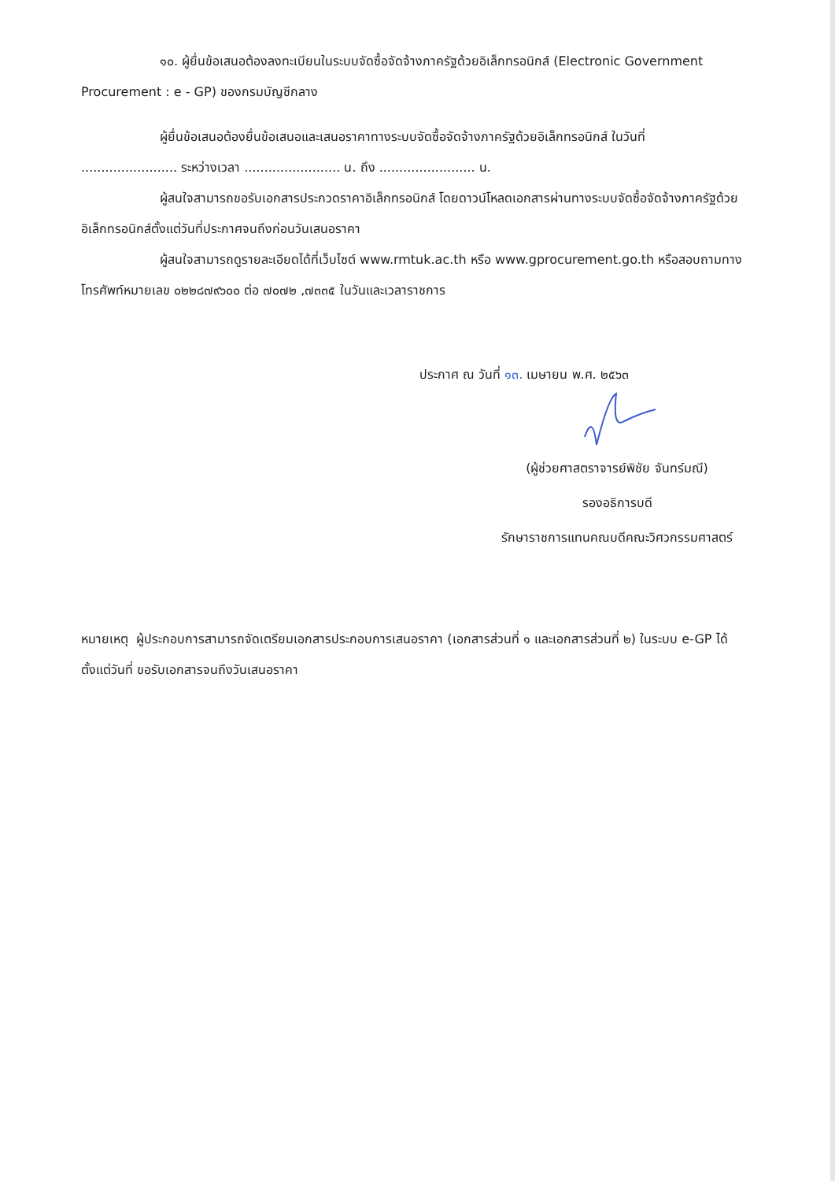๑๐. ผู้ยื่นข้อเสนอต้องลงทะเบียนในระบบจัดซื้อจัดจ้างภาครัฐด้วยอิเล็กทรอนิกส์ (Electronic Government Procurement : e - GP) ของกรมบัญชีกลาง
ผู้ยื่นข้อเสนอต้องยื่นข้อเสนอและเสนอราคาทางระบบจัดซื้อจัดจ้างภาครัฐด้วยอิเล็กทรอนิกส์ ในวันที่ ........................ ระหว่างเวลา ........................ น. ถึง ........................ น.
ผู้สนใจสามารถขอรับเอกสารประกวดราคาอิเล็กทรอนิกส์ โดยดาวน์โหลดเอกสารผ่านทางระบบจัดซื้อจัดจ้างภาครัฐด้วยอิเล็กทรอนิกส์ตั้งแต่วันที่ประกาศจนถึงก่อนวันเสนอราคา
ผู้สนใจสามารถดูรายละเอียดได้ที่เว็บไซต์ www.rmtuk.ac.th หรือ www.gprocurement.go.th หรือสอบถามทางโทรศัพท์หมายเลข ๐๒๒๘๗๙๖๐๐ ต่อ ๗๐๗๒ ,๗๓๓๕ ในวันและเวลาราชการ
ประกาศ ณ วันที่ ๑๓. เมษายน พ.ศ. ๒๕๖๓
(ผู้ช่วยศาสตราจารย์พิชัย จันทร์มณี)
รองอธิการบดี
รักษาราชการแทนคณบดีคณะวิศวกรรมศาสตร์
หมายเหตุ ผู้ประกอบการสามารถจัดเตรียมเอกสารประกอบการเสนอราคา (เอกสารส่วนที่ ๑ และเอกสารส่วนที่ ๒) ในระบบ e-GP ได้ตั้งแต่วันที่ ขอรับเอกสารจนถึงวันเสนอราคา